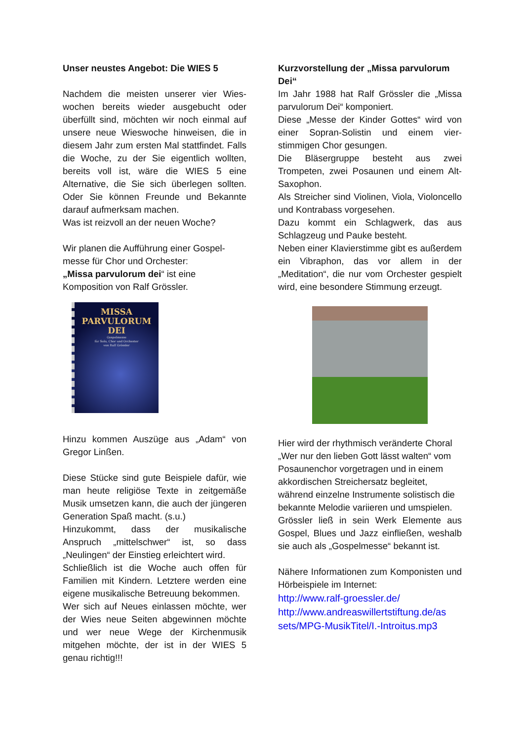Unser neustes Angebot: Die WIES 5
Nachdem die meisten unserer vier Wies­wochen bereits wieder ausgebucht oder überfüllt sind, möchten wir noch einmal auf unsere neue Wieswoche hinweisen, die in diesem Jahr zum ersten Mal stattfindet. Falls die Woche, zu der Sie eigentlich wollten, bereits voll ist, wäre die WIES 5 eine Alternative, die Sie sich überlegen sollten. Oder Sie können Freunde und Bekannte darauf aufmerksam machen.
Was ist reizvoll an der neuen Woche?
Wir planen die Aufführung einer Gospel­messe für Chor und Orchester:
„Missa parvulorum dei“ ist eine Komposition von Ralf Grössler.
MISSA
PARVULORUM DEI
Gospelmesse
für Solo, Chor und Orchester
von Ralf Grössler
Hinzu kommen Auszüge aus „Adam“ von Gregor Linßen.
Diese Stücke sind gute Beispiele dafür, wie man heute religiöse Texte in zeitge­mäße Musik umsetzen kann, die auch der jüngeren Generation Spaß macht. (s.u.)
Hinzukommt, dass der musikalische Anspruch „mittelschwer“ ist, so dass „Neulingen“ der Einstieg erleichtert wird.
Schließlich ist die Woche auch offen für Familien mit Kindern. Letztere werden eine eigene musikalische Betreuung bekommen.
Wer sich auf Neues einlassen möchte, wer der Wies neue Seiten abgewinnen möchte und wer neue Wege der Kirchenmusik mitgehen möchte, der ist in der WIES 5 genau richtig!!!
Kurzvorstellung der „Missa parvulorum Dei“
Im Jahr 1988 hat Ralf Grössler die „Missa parvulorum Dei“ komponiert.
Diese „Messe der Kinder Gottes“ wird von einer Sopran-Solistin und einem vier­stimmigen Chor gesungen.
Die Bläsergruppe besteht aus zwei Trompeten, zwei Posaunen und einem Alt-Saxophon.
Als Streicher sind Violinen, Viola, Violon­cello und Kontrabass vorgesehen.
Dazu kommt ein Schlagwerk, das aus Schlagzeug und Pauke besteht.
Neben einer Klavierstimme gibt es außerdem ein Vibraphon, das vor allem in der „Meditation“, die nur vom Orchester gespielt wird, eine besondere Stimmung erzeugt.
Hier wird der rhythmisch veränderte Choral „Wer nur den lieben Gott lässt walten“ vom Posaunenchor vorgetragen und in einem akkordischen Streichersatz begleitet, während einzelne Instrumente solistisch die bekannte Melodie variieren und umspielen.
Grössler ließ in sein Werk Elemente aus Gospel, Blues und Jazz einfließen, wes­halb sie auch als „Gospelmesse“ bekannt ist.
Nähere Informationen zum Komponisten und Hörbeispiele im Internet:
http://www.ralf-groessler.de/
http://www.andreaswillertstiftung.de/as sets/MPG-MusikTitel/I.-Introitus.mp3